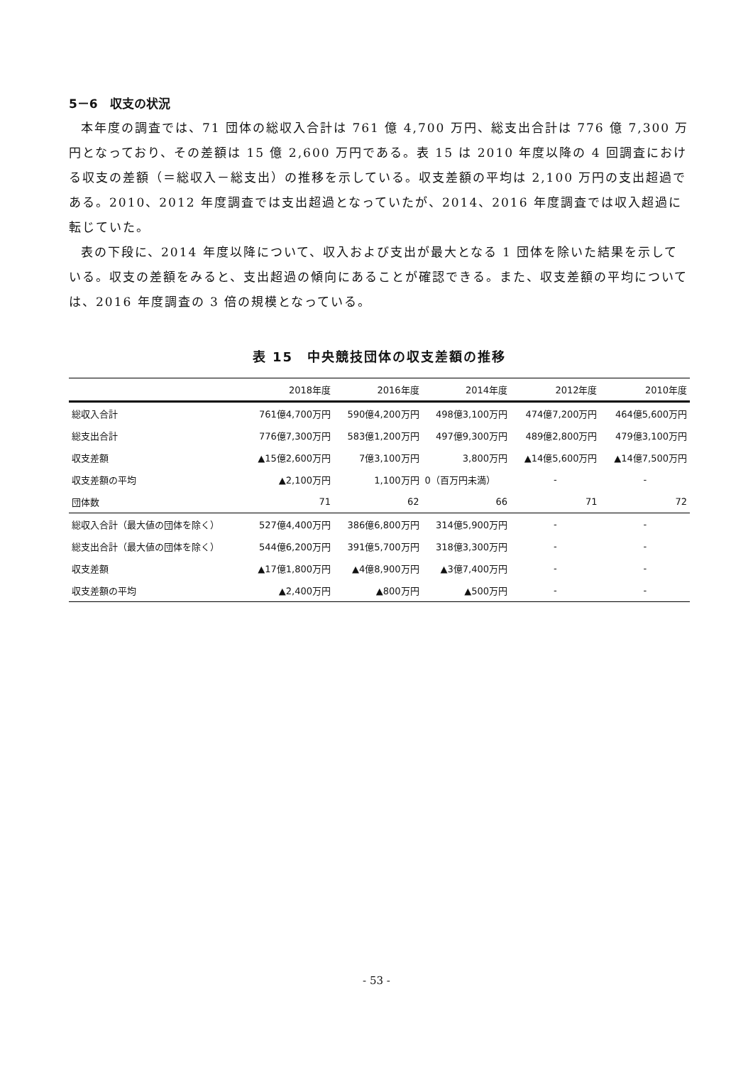5－6　収支の状況
本年度の調査では、71 団体の総収入合計は 761 億 4,700 万円、総支出合計は 776 億 7,300 万円となっており、その差額は 15 億 2,600 万円である。表 15 は 2010 年度以降の 4 回調査における収支の差額（＝総収入－総支出）の推移を示している。収支差額の平均は 2,100 万円の支出超過である。2010、2012 年度調査では支出超過となっていたが、2014、2016 年度調査では収入超過に転じていた。
表の下段に、2014 年度以降について、収入および支出が最大となる 1 団体を除いた結果を示している。収支の差額をみると、支出超過の傾向にあることが確認できる。また、収支差額の平均については、2016 年度調査の 3 倍の規模となっている。
表 15　中央競技団体の収支差額の推移
| | 2018年度 | 2016年度 | 2014年度 | 2012年度 | 2010年度 |
| --- | --- | --- | --- | --- | --- |
| 総収入合計 | 761億4,700万円 | 590億4,200万円 | 498億3,100万円 | 474億7,200万円 | 464億5,600万円 |
| 総支出合計 | 776億7,300万円 | 583億1,200万円 | 497億9,300万円 | 489億2,800万円 | 479億3,100万円 |
| 収支差額 | ▲15億2,600万円 | 7億3,100万円 | 3,800万円 | ▲14億5,600万円 | ▲14億7,500万円 |
| 収支差額の平均 | ▲2,100万円 | 1,100万円 | 0（百万円未満） | - | - |
| 団体数 | 71 | 62 | 66 | 71 | 72 |
| 総収入合計（最大値の団体を除く） | 527億4,400万円 | 386億6,800万円 | 314億5,900万円 | - | - |
| 総支出合計（最大値の団体を除く） | 544億6,200万円 | 391億5,700万円 | 318億3,300万円 | - | - |
| 収支差額 | ▲17億1,800万円 | ▲4億8,900万円 | ▲3億7,400万円 | - | - |
| 収支差額の平均 | ▲2,400万円 | ▲800万円 | ▲500万円 | - | - |
- 53 -